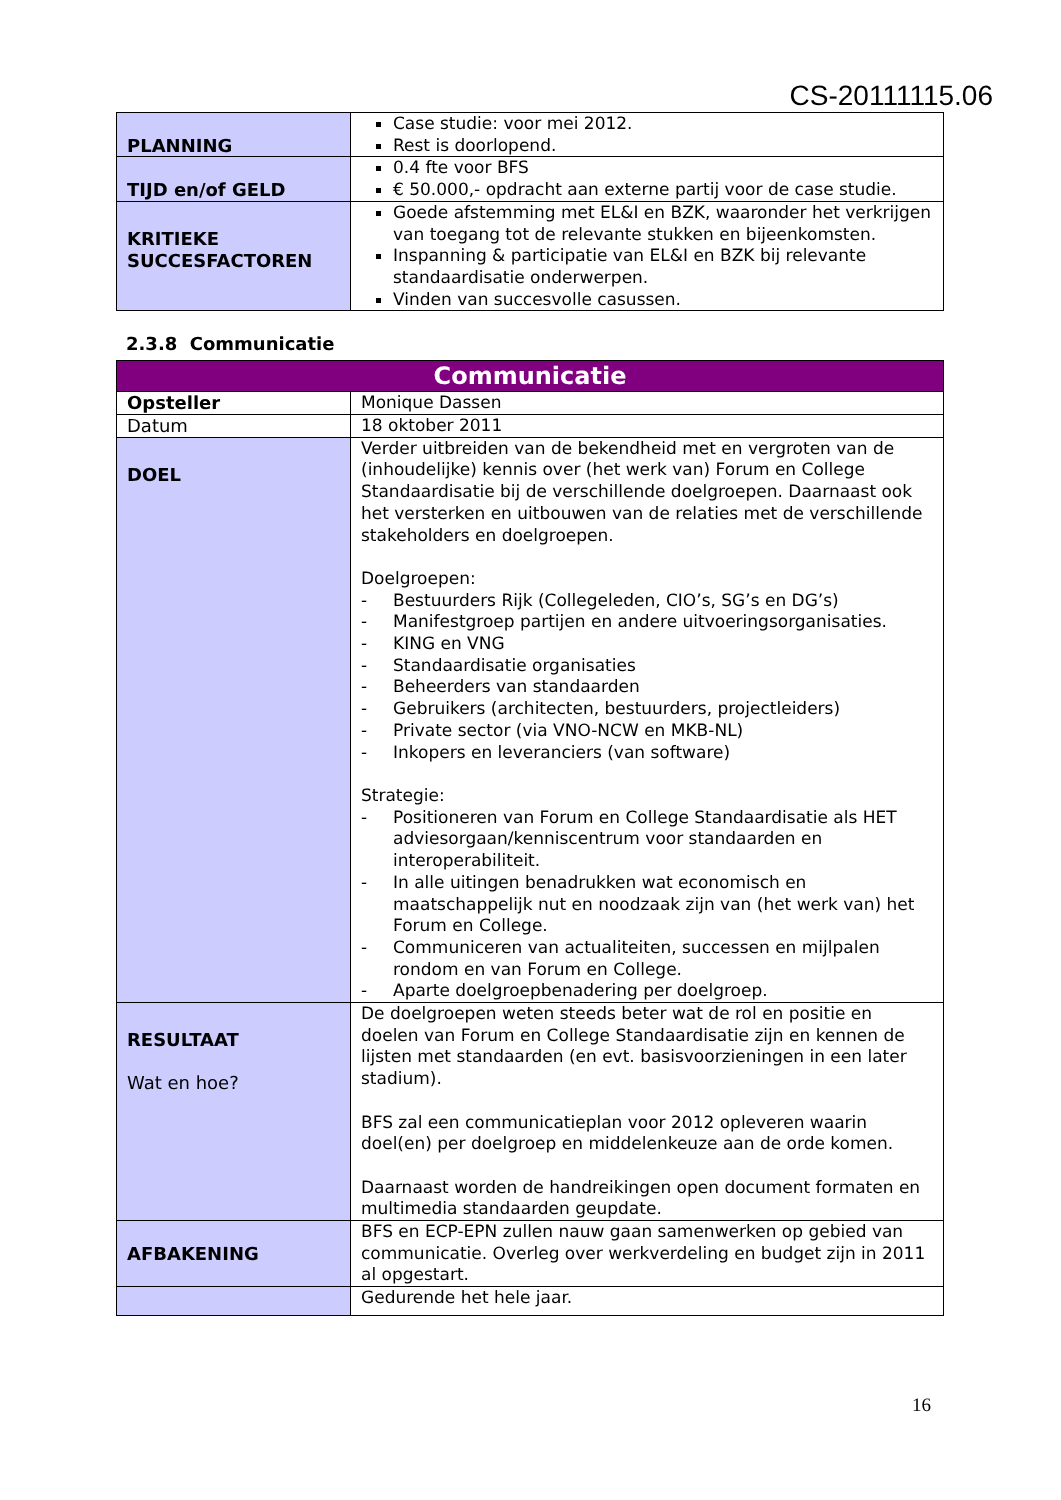CS-20111115.06
| PLANNING | Case studie: voor mei 2012. Rest is doorlopend. |
| TIJD en/of GELD | 0.4 fte voor BFS € 50.000,- opdracht aan externe partij voor de case studie. |
| KRITIEKE SUCCESFACTOREN | Goede afstemming met EL&I en BZK, waaronder het verkrijgen van toegang tot de relevante stukken en bijeenkomsten. Inspanning & participatie van EL&I en BZK bij relevante standaardisatie onderwerpen. Vinden van succesvolle casussen. |
2.3.8 Communicatie
| Communicatie | |
| Opsteller | Monique Dassen |
| Datum | 18 oktober 2011 |
| DOEL | Verder uitbreiden van de bekendheid met en vergroten van de (inhoudelijke) kennis over (het werk van) Forum en College Standaardisatie bij de verschillende doelgroepen. Daarnaast ook het versterken en uitbouwen van de relaties met de verschillende stakeholders en doelgroepen. Doelgroepen: - Bestuurders Rijk (Collegeleden, CIO’s, SG’s en DG’s) - Manifestgroep partijen en andere uitvoeringsorganisaties. - KING en VNG - Standaardisatie organisaties - Beheerders van standaarden - Gebruikers (architecten, bestuurders, projectleiders) - Private sector (via VNO-NCW en MKB-NL) - Inkopers en leveranciers (van software) Strategie: - Positioneren van Forum en College Standaardisatie als HET adviesorgaan/kenniscentrum voor standaarden en interoperabiliteit. - In alle uitingen benadrukken wat economisch en maatschappelijk nut en noodzaak zijn van (het werk van) het Forum en College. - Communiceren van actualiteiten, successen en mijlpalen rondom en van Forum en College. - Aparte doelgroepbenadering per doelgroep. |
| RESULTAAT Wat en hoe? | De doelgroepen weten steeds beter wat de rol en positie en doelen van Forum en College Standaardisatie zijn en kennen de lijsten met standaarden (en evt. basisvoorzieningen in een later stadium). BFS zal een communicatieplan voor 2012 opleveren waarin doel(en) per doelgroep en middelenkeuze aan de orde komen. Daarnaast worden de handreikingen open document formaten en multimedia standaarden geupdate. |
| AFBAKENING | BFS en ECP-EPN zullen nauw gaan samenwerken op gebied van communicatie. Overleg over werkverdeling en budget zijn in 2011 al opgestart. |
| | Gedurende het hele jaar. |
16